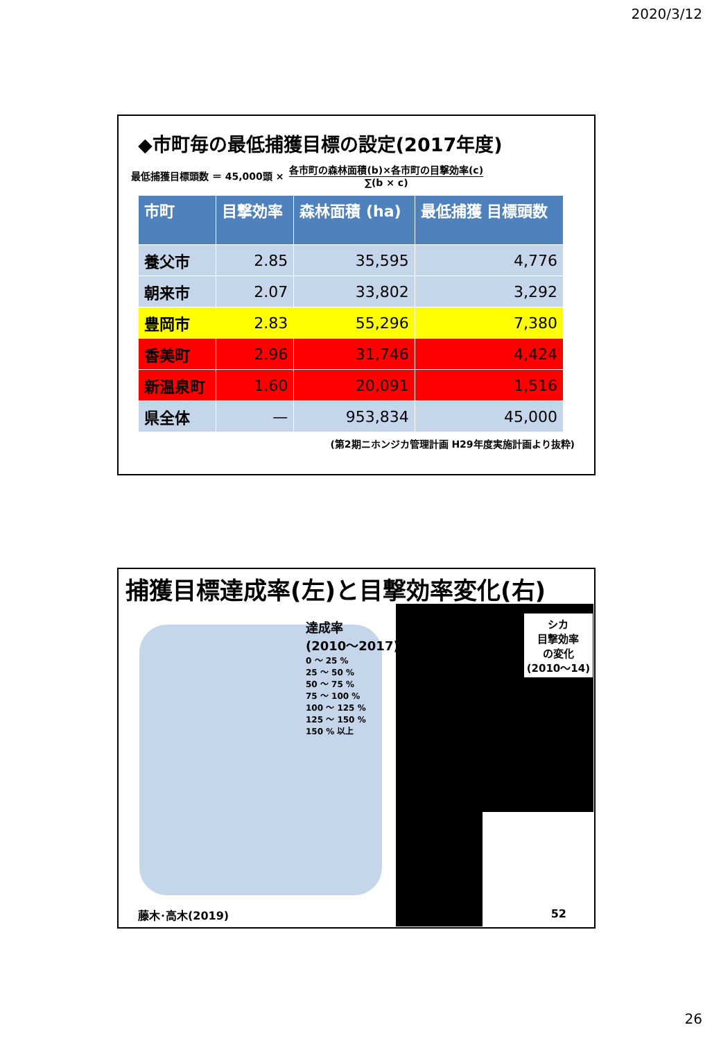2020/3/12
◆市町毎の最低捕獲目標の設定(2017年度)
最低捕獲目標頭数 ＝ 45,000頭 ×
各市町の森林面積(b)×各市町の目撃効率(c)
∑(b × c)
| 市町 | 目撃効率 | 森林面積 (ha) | 最低捕獲 目標頭数 |
| --- | --- | --- | --- |
| 養父市 | 2.85 | 35,595 | 4,776 |
| 朝来市 | 2.07 | 33,802 | 3,292 |
| 豊岡市 | 2.83 | 55,296 | 7,380 |
| 香美町 | 2.96 | 31,746 | 4,424 |
| 新温泉町 | 1.60 | 20,091 | 1,516 |
| 県全体 | — | 953,834 | 45,000 |
(第2期ニホンジカ管理計画 H29年度実施計画より抜粋)
捕獲目標達成率(左)と目撃効率変化(右)
達成率
(2010～2017)
0 ～ 25 %
25 ～ 50 %
50 ～ 75 %
75 ～ 100 %
100 ～ 125 %
125 ～ 150 %
150 % 以上
シカ
目撃効率
の変化
(2010～14)
藤木･高木(2019) 52
26